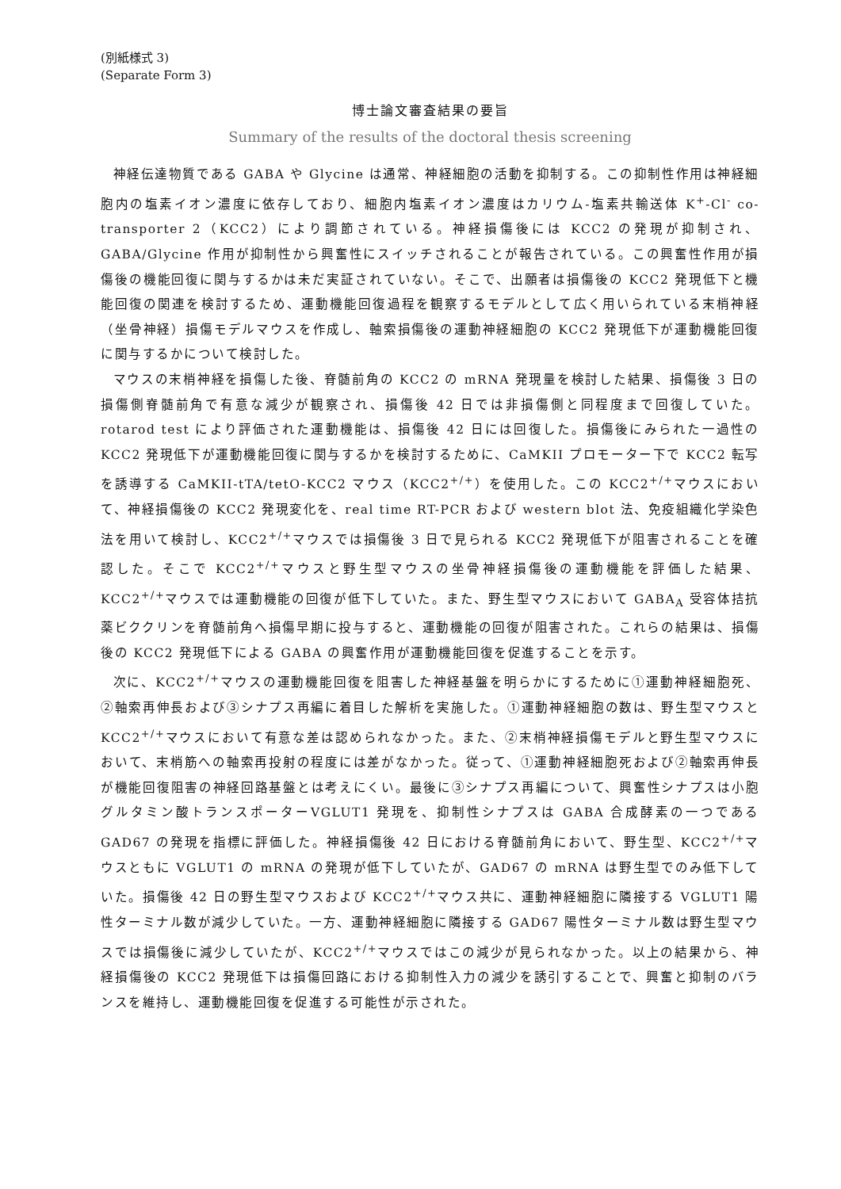(別紙様式 3)
(Separate Form 3)
博士論文審査結果の要旨
Summary of the results of the doctoral thesis screening
神経伝達物質である GABA や Glycine は通常、神経細胞の活動を抑制する。この抑制性作用は神経細胞内の塩素イオン濃度に依存しており、細胞内塩素イオン濃度はカリウム-塩素共輸送体 K<sup>+</sup>-Cl<sup>-</sup> co-transporter 2（KCC2）により調節されている。神経損傷後には KCC2 の発現が抑制され、GABA/Glycine 作用が抑制性から興奮性にスイッチされることが報告されている。この興奮性作用が損傷後の機能回復に関与するかは未だ実証されていない。そこで、出願者は損傷後の KCC2 発現低下と機能回復の関連を検討するため、運動機能回復過程を観察するモデルとして広く用いられている末梢神経（坐骨神経）損傷モデルマウスを作成し、軸索損傷後の運動神経細胞の KCC2 発現低下が運動機能回復に関与するかについて検討した。
マウスの末梢神経を損傷した後、脊髄前角の KCC2 の mRNA 発現量を検討した結果、損傷後 3 日の損傷側脊髄前角で有意な減少が観察され、損傷後 42 日では非損傷側と同程度まで回復していた。rotarod test により評価された運動機能は、損傷後 42 日には回復した。損傷後にみられた一過性の KCC2 発現低下が運動機能回復に関与するかを検討するために、CaMKII プロモーター下で KCC2 転写を誘導する CaMKII-tTA/tetO-KCC2 マウス（KCC2<sup>+/+</sup>）を使用した。この KCC2<sup>+/+</sup>マウスにおいて、神経損傷後の KCC2 発現変化を、real time RT-PCR および western blot 法、免疫組織化学染色法を用いて検討し、KCC2<sup>+/+</sup>マウスでは損傷後 3 日で見られる KCC2 発現低下が阻害されることを確認した。そこで KCC2<sup>+/+</sup>マウスと野生型マウスの坐骨神経損傷後の運動機能を評価した結果、KCC2<sup>+/+</sup>マウスでは運動機能の回復が低下していた。また、野生型マウスにおいて GABA<sub>A</sub> 受容体拮抗薬ビククリンを脊髄前角へ損傷早期に投与すると、運動機能の回復が阻害された。これらの結果は、損傷後の KCC2 発現低下による GABA の興奮作用が運動機能回復を促進することを示す。
次に、KCC2<sup>+/+</sup>マウスの運動機能回復を阻害した神経基盤を明らかにするために①運動神経細胞死、②軸索再伸長および③シナプス再編に着目した解析を実施した。①運動神経細胞の数は、野生型マウスと KCC2<sup>+/+</sup>マウスにおいて有意な差は認められなかった。また、②末梢神経損傷モデルと野生型マウスにおいて、末梢筋への軸索再投射の程度には差がなかった。従って、①運動神経細胞死および②軸索再伸長が機能回復阻害の神経回路基盤とは考えにくい。最後に③シナプス再編について、興奮性シナプスは小胞グルタミン酸トランスポーターVGLUT1 発現を、抑制性シナプスは GABA 合成酵素の一つである GAD67 の発現を指標に評価した。神経損傷後 42 日における脊髄前角において、野生型、KCC2<sup>+/+</sup>マウスともに VGLUT1 の mRNA の発現が低下していたが、GAD67 の mRNA は野生型でのみ低下していた。損傷後 42 日の野生型マウスおよび KCC2<sup>+/+</sup>マウス共に、運動神経細胞に隣接する VGLUT1 陽性ターミナル数が減少していた。一方、運動神経細胞に隣接する GAD67 陽性ターミナル数は野生型マウスでは損傷後に減少していたが、KCC2<sup>+/+</sup>マウスではこの減少が見られなかった。以上の結果から、神経損傷後の KCC2 発現低下は損傷回路における抑制性入力の減少を誘引することで、興奮と抑制のバランスを維持し、運動機能回復を促進する可能性が示された。